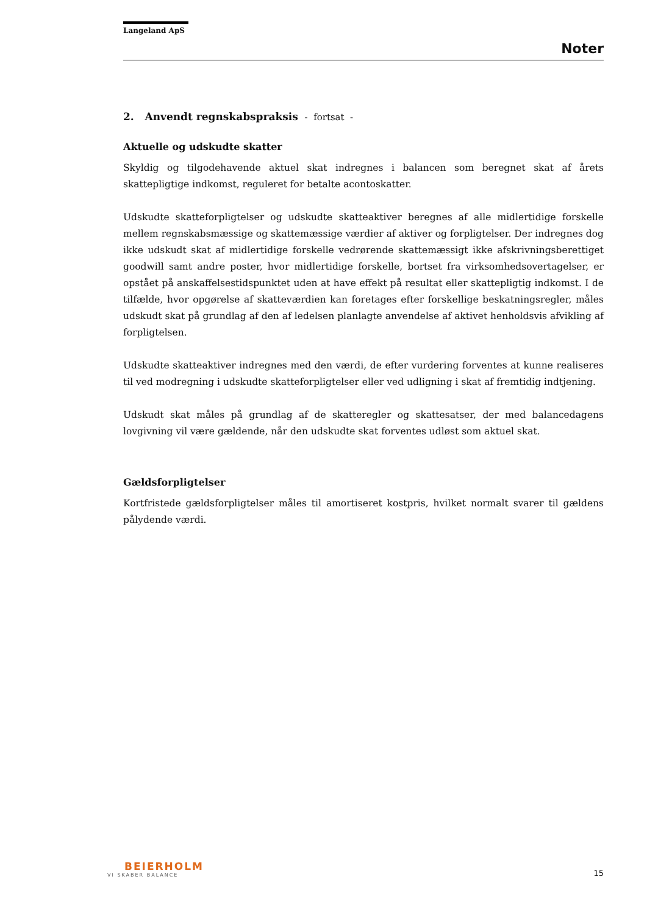Langeland ApS
Noter
2. Anvendt regnskabspraksis - fortsat -
Aktuelle og udskudte skatter
Skyldig og tilgodehavende aktuel skat indregnes i balancen som beregnet skat af årets skattepligtige indkomst, reguleret for betalte acontoskatter.
Udskudte skatteforpligtelser og udskudte skatteaktiver beregnes af alle midlertidige forskelle mellem regnskabsmæssige og skattemæssige værdier af aktiver og forpligtelser. Der indregnes dog ikke udskudt skat af midlertidige forskelle vedrørende skattemæssigt ikke afskrivningsberettiget goodwill samt andre poster, hvor midlertidige forskelle, bortset fra virksomhedsovertagelser, er opstået på anskaffelsestidspunktet uden at have effekt på resultat eller skattepligtig indkomst. I de tilfælde, hvor opgørelse af skatteværdien kan foretages efter forskellige beskatningsregler, måles udskudt skat på grundlag af den af ledelsen planlagte anvendelse af aktivet henholdsvis afvikling af forpligtelsen.
Udskudte skatteaktiver indregnes med den værdi, de efter vurdering forventes at kunne realiseres til ved modregning i udskudte skatteforpligtelser eller ved udligning i skat af fremtidig indtjening.
Udskudt skat måles på grundlag af de skatteregler og skattesatser, der med balancedagens lovgivning vil være gældende, når den udskudte skat forventes udløst som aktuel skat.
Gældsforpligtelser
Kortfristede gældsforpligtelser måles til amortiseret kostpris, hvilket normalt svarer til gældens pålydende værdi.
BEIERHOLM
VI SKABER BALANCE
15